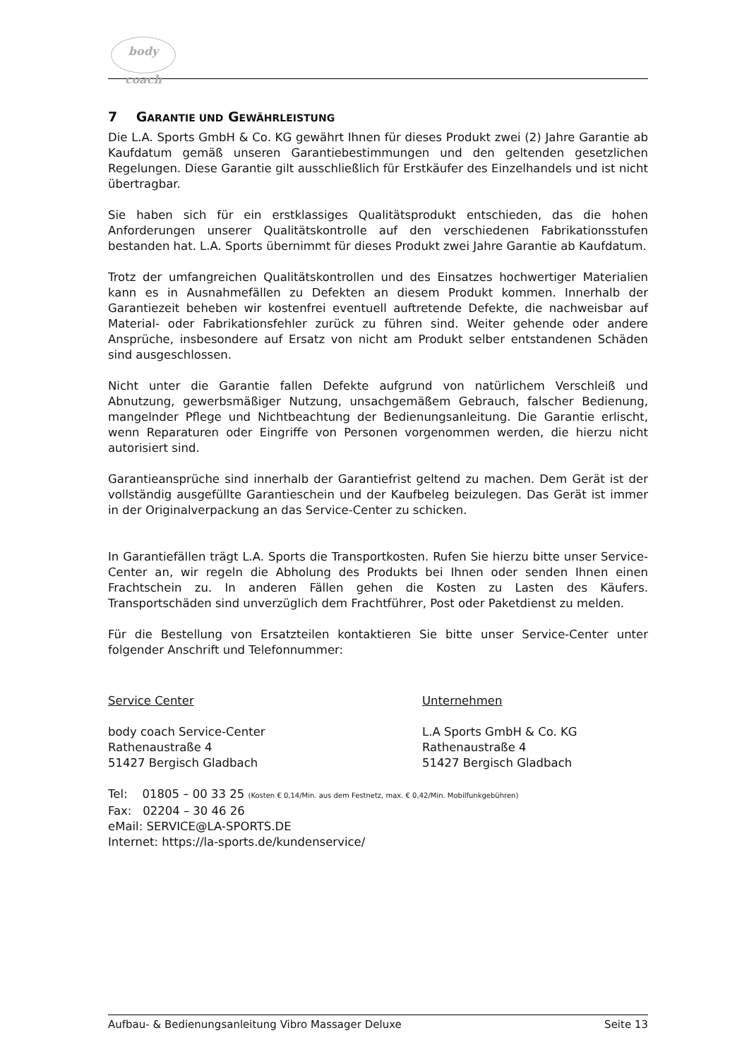body coach
7 GARANTIE UND GEWÄHRLEISTUNG
Die L.A. Sports GmbH & Co. KG gewährt Ihnen für dieses Produkt zwei (2) Jahre Garantie ab Kaufdatum gemäß unseren Garantiebestimmungen und den geltenden gesetzlichen Regelungen. Diese Garantie gilt ausschließlich für Erstkäufer des Einzelhandels und ist nicht übertragbar.
Sie haben sich für ein erstklassiges Qualitätsprodukt entschieden, das die hohen Anforderungen unserer Qualitätskontrolle auf den verschiedenen Fabrikationsstufen bestanden hat. L.A. Sports übernimmt für dieses Produkt zwei Jahre Garantie ab Kaufdatum.
Trotz der umfangreichen Qualitätskontrollen und des Einsatzes hochwertiger Materialien kann es in Ausnahmefällen zu Defekten an diesem Produkt kommen. Innerhalb der Garantiezeit beheben wir kostenfrei eventuell auftretende Defekte, die nachweisbar auf Material- oder Fabrikationsfehler zurück zu führen sind. Weiter gehende oder andere Ansprüche, insbesondere auf Ersatz von nicht am Produkt selber entstandenen Schäden sind ausgeschlossen.
Nicht unter die Garantie fallen Defekte aufgrund von natürlichem Verschleiß und Abnutzung, gewerbsmäßiger Nutzung, unsachgemäßem Gebrauch, falscher Bedienung, mangelnder Pflege und Nichtbeachtung der Bedienungsanleitung. Die Garantie erlischt, wenn Reparaturen oder Eingriffe von Personen vorgenommen werden, die hierzu nicht autorisiert sind.
Garantieansprüche sind innerhalb der Garantiefrist geltend zu machen. Dem Gerät ist der vollständig ausgefüllte Garantieschein und der Kaufbeleg beizulegen. Das Gerät ist immer in der Originalverpackung an das Service-Center zu schicken.
In Garantiefällen trägt L.A. Sports die Transportkosten. Rufen Sie hierzu bitte unser Service-Center an, wir regeln die Abholung des Produkts bei Ihnen oder senden Ihnen einen Frachtschein zu. In anderen Fällen gehen die Kosten zu Lasten des Käufers. Transportschäden sind unverzüglich dem Frachtführer, Post oder Paketdienst zu melden.
Für die Bestellung von Ersatzteilen kontaktieren Sie bitte unser Service-Center unter folgender Anschrift und Telefonnummer:
Service Center
body coach Service-Center
Rathenaustraße 4
51427 Bergisch Gladbach
Unternehmen
L.A Sports GmbH & Co. KG
Rathenaustraße 4
51427 Bergisch Gladbach
Tel: 01805 – 00 33 25 (Kosten € 0,14/Min. aus dem Festnetz, max. € 0,42/Min. Mobilfunkgebühren)
Fax: 02204 – 30 46 26
eMail: SERVICE@LA-SPORTS.DE
Internet: https://la-sports.de/kundenservice/
Aufbau- & Bedienungsanleitung Vibro Massager Deluxe Seite 13